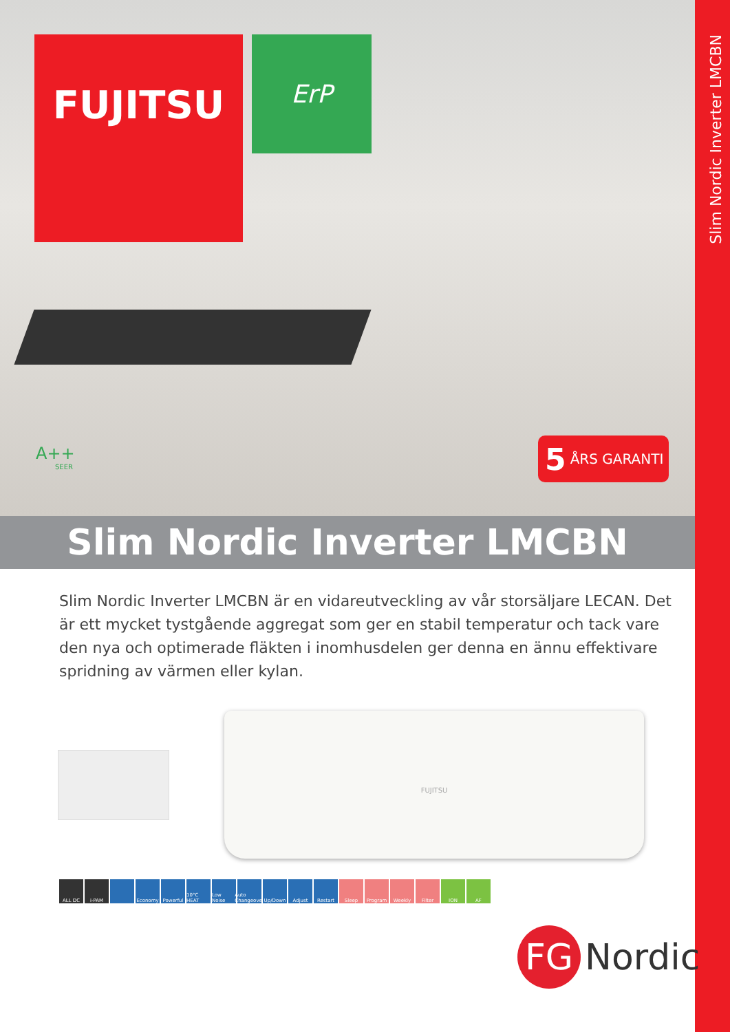Slim Nordic Inverter LMCBN
FUJITSU ErP
A++
SEER
5 ÅRS GARANTI
Slim Nordic Inverter LMCBN
Slim Nordic Inverter LMCBN är en vidareutveckling av vår storsäljare LECAN. Det är ett mycket tystgående aggregat som ger en stabil temperatur och tack vare den nya och optimerade fläkten i inomhusdelen ger denna en ännu effektivare spridning av värmen eller kylan.
FUJITSU
ALL DC i-PAM Economy Powerful 10°C HEAT Low Noise Auto Changeover Up/Down Adjust Restart Sleep Program Weekly Filter ION AF
FG
Nordic